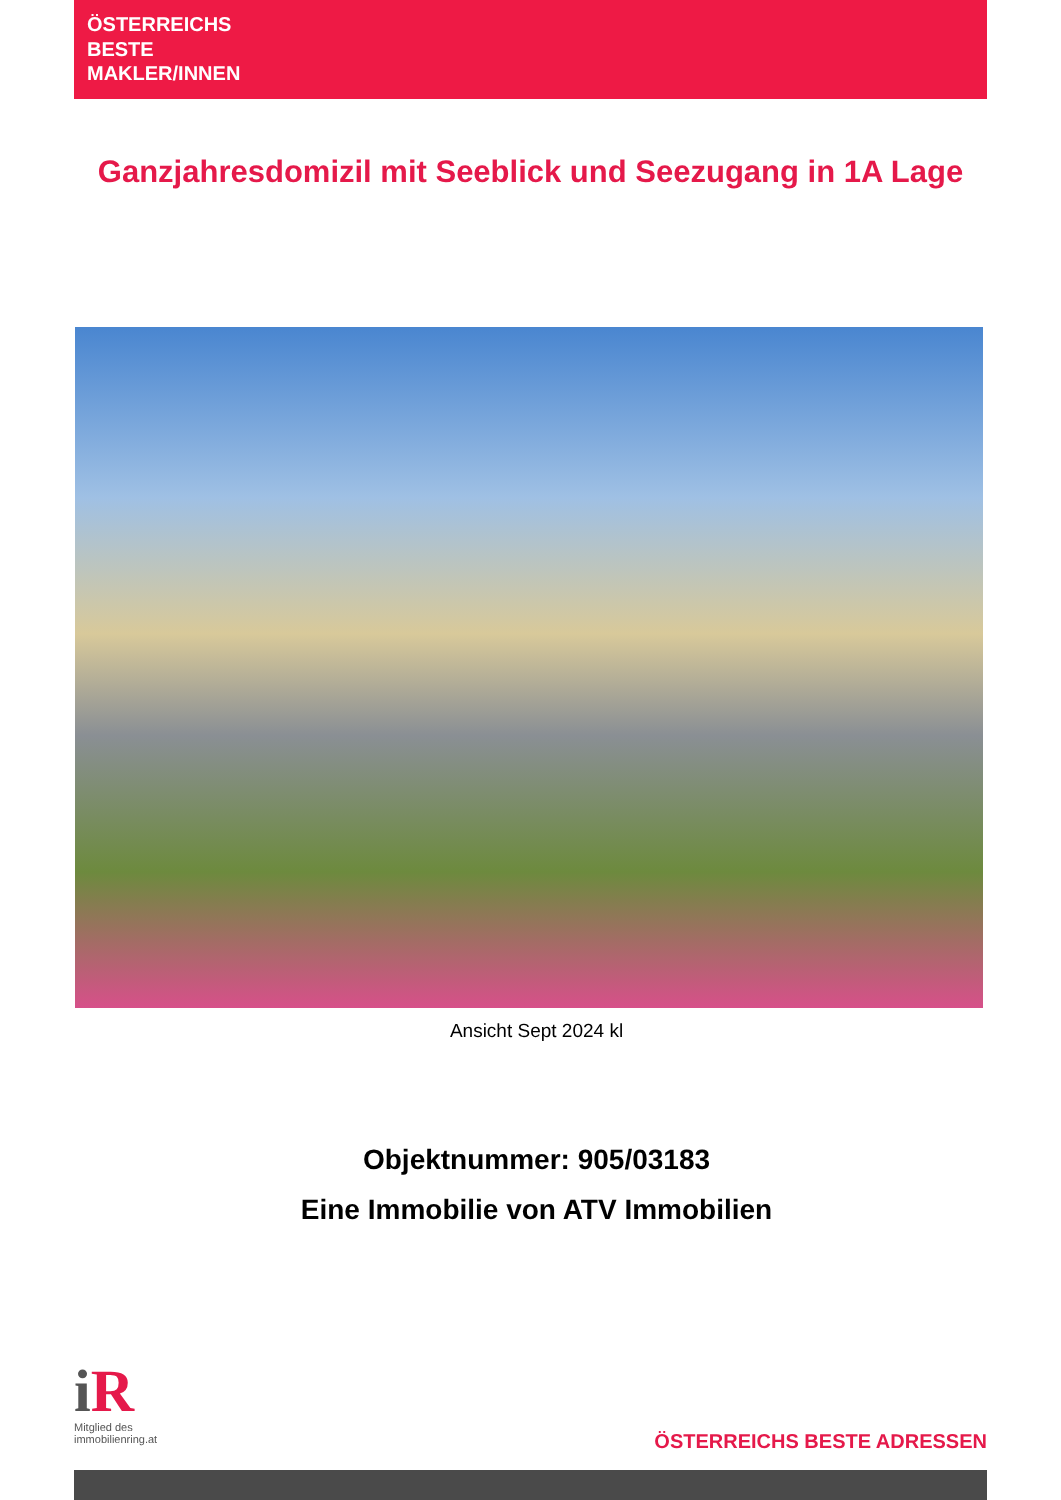ÖSTERREICHS
BESTE
MAKLER/INNEN
Ganzjahresdomizil mit Seeblick und Seezugang in 1A Lage
Ansicht Sept 2024 kl
Objektnummer: 905/03183
Eine Immobilie von ATV Immobilien
i R
Mitglied des
immobilienring.at
ÖSTERREICHS BESTE ADRESSEN